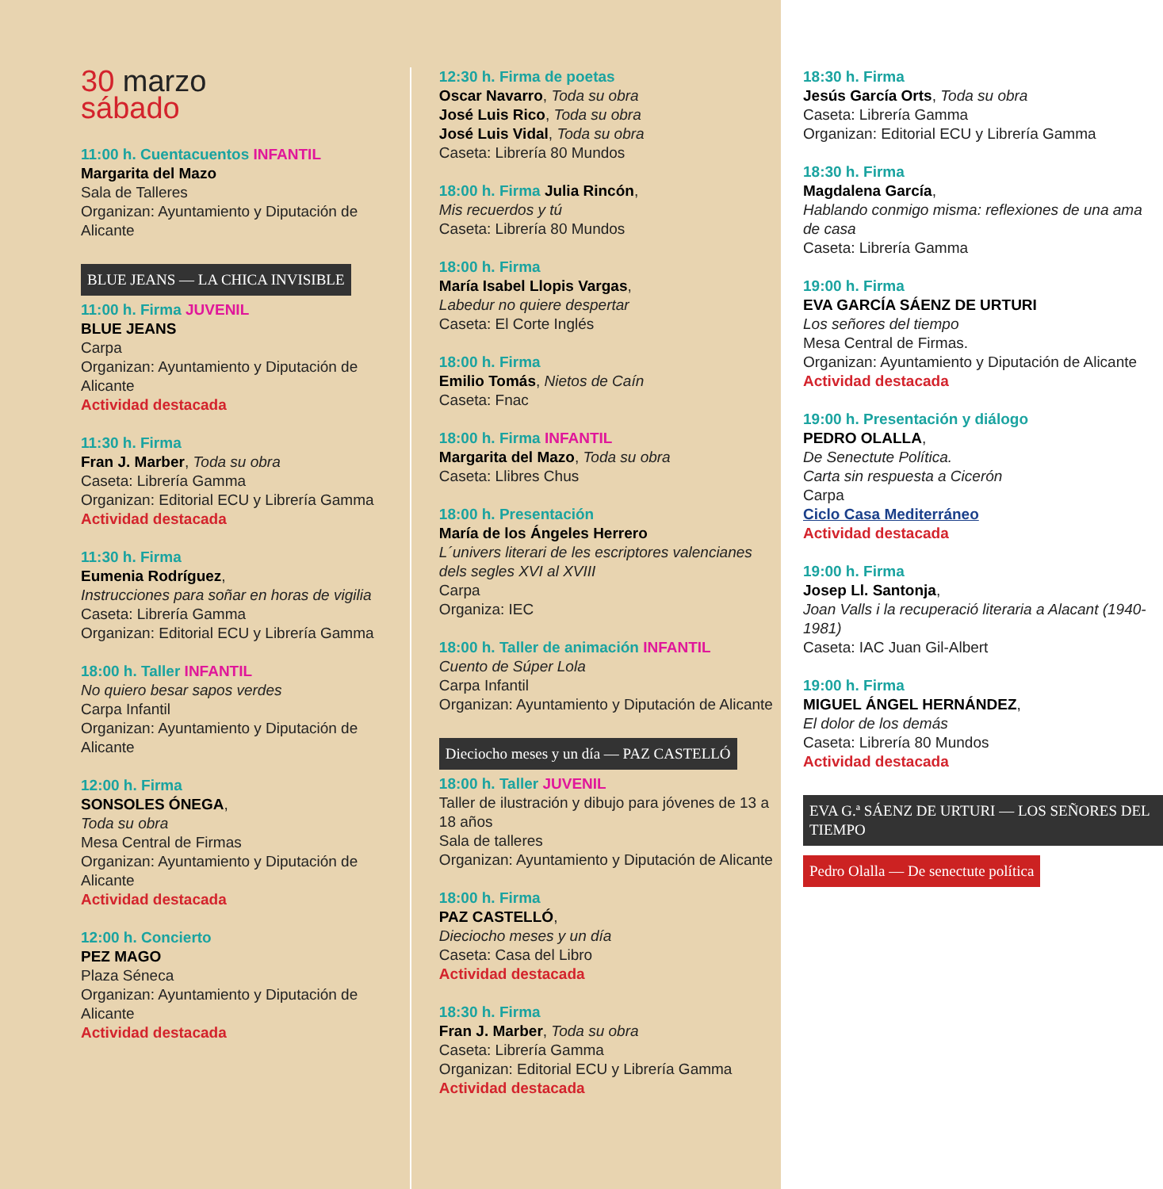30 marzo
sábado
11:00 h. Cuentacuentos INFANTIL
Margarita del Mazo
Sala de Talleres
Organizan: Ayuntamiento y Diputación de Alicante
BLUE JEANS — LA CHICA INVISIBLE
11:00 h. Firma JUVENIL
BLUE JEANS
Carpa
Organizan: Ayuntamiento y Diputación de Alicante
Actividad destacada
11:30 h. Firma
Fran J. Marber, Toda su obra
Caseta: Librería Gamma
Organizan: Editorial ECU y Librería Gamma
Actividad destacada
11:30 h. Firma
Eumenia Rodríguez,
Instrucciones para soñar en horas de vigilia
Caseta: Librería Gamma
Organizan: Editorial ECU y Librería Gamma
18:00 h. Taller INFANTIL
No quiero besar sapos verdes
Carpa Infantil
Organizan: Ayuntamiento y Diputación de Alicante
12:00 h. Firma
SONSOLES ÓNEGA,
Toda su obra
Mesa Central de Firmas
Organizan: Ayuntamiento y Diputación de Alicante
Actividad destacada
12:00 h. Concierto
PEZ MAGO
Plaza Séneca
Organizan: Ayuntamiento y Diputación de Alicante
Actividad destacada
12:30 h. Firma de poetas
Oscar Navarro, Toda su obra
José Luis Rico, Toda su obra
José Luis Vidal, Toda su obra
Caseta: Librería 80 Mundos
18:00 h. Firma Julia Rincón,
Mis recuerdos y tú
Caseta: Librería 80 Mundos
18:00 h. Firma
María Isabel Llopis Vargas,
Labedur no quiere despertar
Caseta: El Corte Inglés
18:00 h. Firma
Emilio Tomás, Nietos de Caín
Caseta: Fnac
18:00 h. Firma INFANTIL
Margarita del Mazo, Toda su obra
Caseta: Llibres Chus
18:00 h. Presentación
María de los Ángeles Herrero
L´univers literari de les escriptores valencianes dels segles XVI al XVIII
Carpa
Organiza: IEC
18:00 h. Taller de animación INFANTIL
Cuento de Súper Lola
Carpa Infantil
Organizan: Ayuntamiento y Diputación de Alicante
Dieciocho meses y un día — PAZ CASTELLÓ
18:00 h. Taller JUVENIL
Taller de ilustración y dibujo para jóvenes de 13 a 18 años
Sala de talleres
Organizan: Ayuntamiento y Diputación de Alicante
18:00 h. Firma
PAZ CASTELLÓ,
Dieciocho meses y un día
Caseta: Casa del Libro
Actividad destacada
18:30 h. Firma
Fran J. Marber, Toda su obra
Caseta: Librería Gamma
Organizan: Editorial ECU y Librería Gamma
Actividad destacada
18:30 h. Firma
Jesús García Orts, Toda su obra
Caseta: Librería Gamma
Organizan: Editorial ECU y Librería Gamma
18:30 h. Firma
Magdalena García,
Hablando conmigo misma: reflexiones de una ama de casa
Caseta: Librería Gamma
19:00 h. Firma
EVA GARCÍA SÁENZ DE URTURI
Los señores del tiempo
Mesa Central de Firmas.
Organizan: Ayuntamiento y Diputación de Alicante
Actividad destacada
19:00 h. Presentación y diálogo
PEDRO OLALLA,
De Senectute Política.
Carta sin respuesta a Cicerón
Carpa
Ciclo Casa Mediterráneo
Actividad destacada
19:00 h. Firma
Josep Ll. Santonja,
Joan Valls i la recuperació literaria a Alacant (1940-1981)
Caseta: IAC Juan Gil-Albert
19:00 h. Firma
MIGUEL ÁNGEL HERNÁNDEZ,
El dolor de los demás
Caseta: Librería 80 Mundos
Actividad destacada
EVA G.ª SÁENZ DE URTURI — LOS SEÑORES DEL TIEMPO
Pedro Olalla — De senectute política